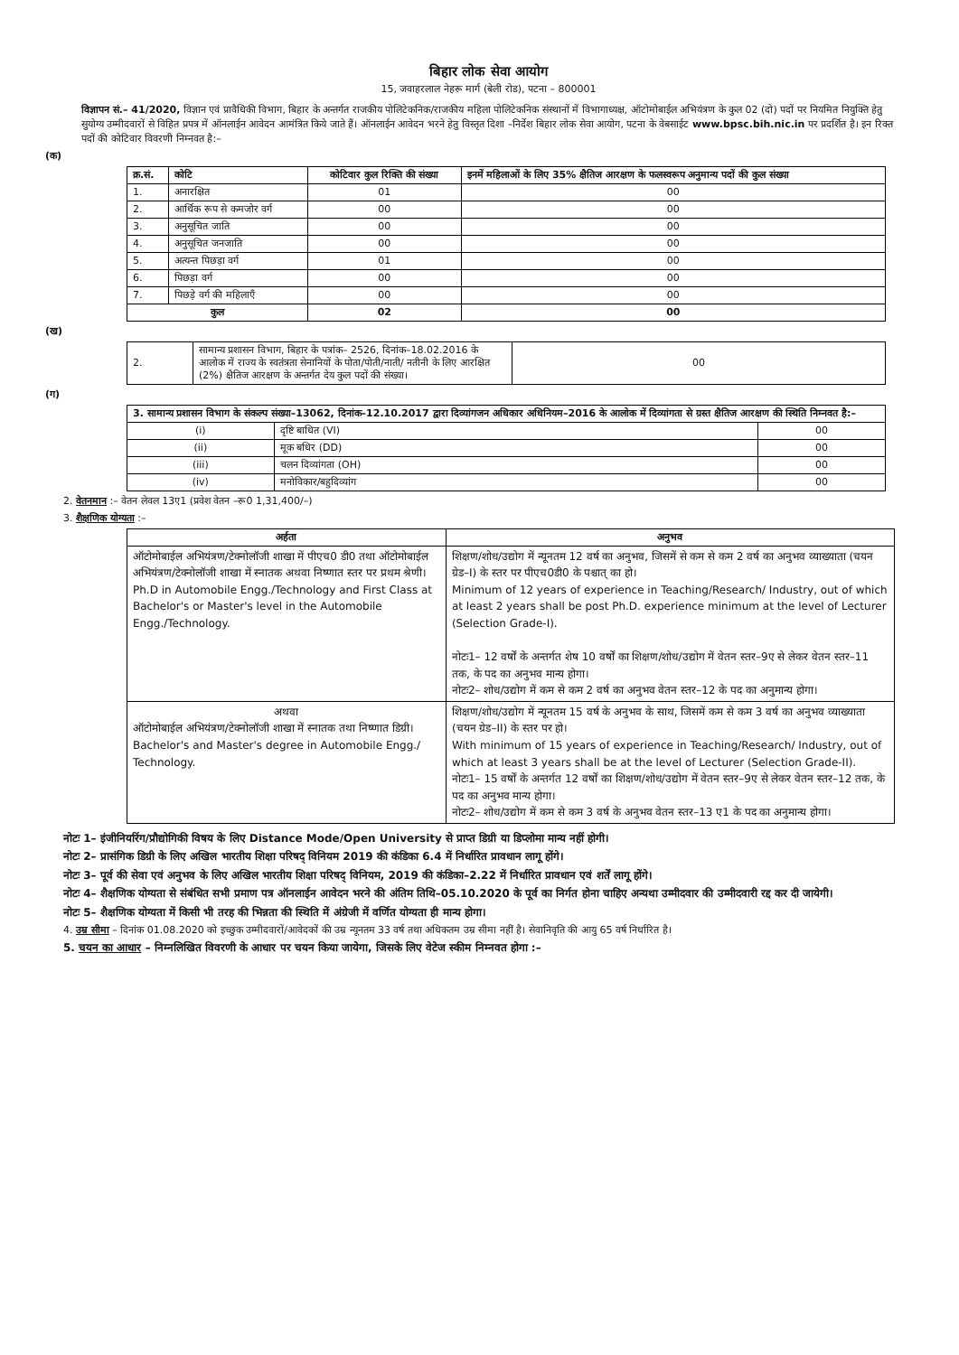बिहार लोक सेवा आयोग
15, जवाहरलाल नेहरू मार्ग (बेली रोड), पटना – 800001
विज्ञापन सं.– 41/2020, विज्ञान एवं प्रावैधिकी विभाग, बिहार के अन्तर्गत राजकीय पोलिटेकनिक/राजकीय महिला पोलिटेकनिक संस्थानों में विभागाध्यक्ष, ऑटोमोबाईल अभियंत्रण के कुल 02 (दो) पदों पर नियमित नियुक्ति हेतु सुयोग्य उम्मीदवारों से विहित प्रपत्र में ऑनलाईन आवेदन आमंत्रित किये जाते हैं। ऑनलाईन आवेदन भरने हेतु विस्तृत दिशा –निर्देश बिहार लोक सेवा आयोग, पटना के वेबसाईट www.bpsc.bih.nic.in पर प्रदर्शित है। इन रिक्त पदों की कोटिवार विवरणी निम्नवत है:–
(क)
| क्र.सं. | कोटि | कोटिवार कुल रिक्ति की संख्या | इनमें महिलाओं के लिए 35% क्षैतिज आरक्षण के फलस्वरूप अनुमान्य पदों की कुल संख्या |
| --- | --- | --- | --- |
| 1. | अनारक्षित | 01 | 00 |
| 2. | आर्थिक रूप से कमजोर वर्ग | 00 | 00 |
| 3. | अनुसूचित जाति | 00 | 00 |
| 4. | अनुसूचित जनजाति | 00 | 00 |
| 5. | अत्यन्त पिछड़ा वर्ग | 01 | 00 |
| 6. | पिछड़ा वर्ग | 00 | 00 |
| 7. | पिछड़े वर्ग की महिलाएँ | 00 | 00 |
| कुल | | 02 | 00 |
(ख)
| 2. | सामान्य प्रशासन विभाग, बिहार के पत्रांक– 2526, दिनांक–18.02.2016 के आलोक में राज्य के स्वतंत्रता सेनानियों के पोता/पोती/नाती/ नतीनी के लिए आरक्षित (2%) क्षैतिज आरक्षण के अन्तर्गत देय कुल पदों की संख्या। | 00 |
(ग)
| 3. सामान्य प्रशासन विभाग के संकल्प संख्या–13062, दिनांक–12.10.2017 द्वारा दिव्यांगजन अधिकार अधिनियम–2016 के आलोक में दिव्यांगता से ग्रस्त क्षैतिज आरक्षण की स्थिति निम्नवत है:– | | |
| (i) | दृष्टि बाधित (VI) | 00 |
| (ii) | मूक बधिर (DD) | 00 |
| (iii) | चलन दिव्यांगता (OH) | 00 |
| (iv) | मनोविकार/बहुदिव्यांग | 00 |
2. वेतनमान :– वेतन लेवल 13ए1 (प्रवेश वेतन –रू0 1,31,400/–)
3. शैक्षणिक योग्यता :–
| अर्हता | अनुभव |
| --- | --- |
| ऑटोमोबाईल अभियंत्रण/टेक्नोलॉजी शाखा में पीएच0 डी0 तथा ऑटोमोबाईल अभियंत्रण/टेक्नोलॉजी शाखा में स्नातक अथवा निष्णात स्तर पर प्रथम श्रेणी। Ph.D in Automobile Engg./Technology and First Class at Bachelor's or Master's level in the Automobile Engg./Technology. | शिक्षण/शोध/उद्योग में न्यूनतम 12 वर्ष का अनुभव, जिसमें से कम से कम 2 वर्ष का अनुभव व्याख्याता (चयन ग्रेड–I) के स्तर पर पीएच0डी0 के पश्चात् का हो। Minimum of 12 years of experience in Teaching/Research/ Industry, out of which at least 2 years shall be post Ph.D. experience minimum at the level of Lecturer (Selection Grade-I). नोटः1– 12 वर्षों के अन्तर्गत शेष 10 वर्षों का शिक्षण/शोध/उद्योग में वेतन स्तर–9ए से लेकर वेतन स्तर–11 तक, के पद का अनुभव मान्य होगा। नोटः2– शोध/उद्योग में कम से कम 2 वर्ष का अनुभव वेतन स्तर–12 के पद का अनुमान्य होगा। |
| अथवा ऑटोमोबाईल अभियंत्रण/टेक्नोलॉजी शाखा में स्नातक तथा निष्णात डिग्री। Bachelor's and Master's degree in Automobile Engg./ Technology. | शिक्षण/शोध/उद्योग में न्यूनतम 15 वर्ष के अनुभव के साथ, जिसमें कम से कम 3 वर्ष का अनुभव व्याख्याता (चयन ग्रेड–II) के स्तर पर हो। With minimum of 15 years of experience in Teaching/Research/ Industry, out of which at least 3 years shall be at the level of Lecturer (Selection Grade-II). नोटः1– 15 वर्षों के अन्तर्गत 12 वर्षों का शिक्षण/शोध/उद्योग में वेतन स्तर–9ए से लेकर वेतन स्तर–12 तक, के पद का अनुभव मान्य होगा। नोटः2– शोध/उद्योग में कम से कम 3 वर्ष के अनुभव वेतन स्तर–13 ए1 के पद का अनुमान्य होगा। |
नोटः 1– इंजीनियरिंग/प्रौद्योगिकी विषय के लिए Distance Mode/Open University से प्राप्त डिग्री या डिप्लोमा मान्य नहीं होगी।
नोटः 2– प्रासंगिक डिग्री के लिए अखिल भारतीय शिक्षा परिषद् विनियम 2019 की कंडिका 6.4 में निर्धारित प्रावधान लागू होंगे।
नोटः 3– पूर्व की सेवा एवं अनुभव के लिए अखिल भारतीय शिक्षा परिषद् विनियम, 2019 की कंडिका–2.22 में निर्धारित प्रावधान एवं शर्तें लागू होंगे।
नोटः 4– शैक्षणिक योग्यता से संबंधित सभी प्रमाण पत्र ऑनलाईन आवेदन भरने की अंतिम तिथि–05.10.2020 के पूर्व का निर्गत होना चाहिए अन्यथा उम्मीदवार की उम्मीदवारी रद्द कर दी जायेगी।
नोटः 5– शैक्षणिक योग्यता में किसी भी तरह की भिन्नता की स्थिति में अंग्रेजी में वर्णित योग्यता ही मान्य होगा।
4. उम्र सीमा – दिनांक 01.08.2020 को इच्छुक उम्मीदवारों/आवेदकों की उम्र न्यूनतम 33 वर्ष तथा अधिकतम उम्र सीमा नहीं है। सेवानिवृति की आयु 65 वर्ष निर्धारित है।
5. चयन का आधार – निम्नलिखित विवरणी के आधार पर चयन किया जायेगा, जिसके लिए वेटेज स्कीम निम्नवत होगा :–